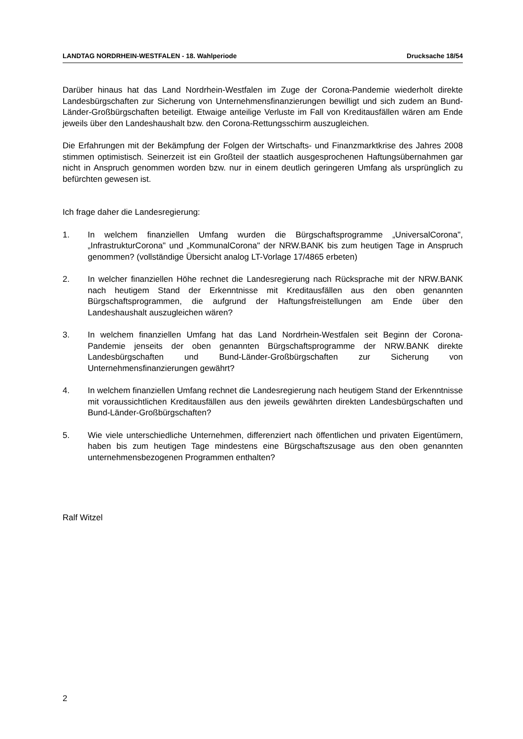LANDTAG NORDRHEIN-WESTFALEN - 18. Wahlperiode Drucksache 18/54
Darüber hinaus hat das Land Nordrhein-Westfalen im Zuge der Corona-Pandemie wiederholt direkte Landesbürgschaften zur Sicherung von Unternehmensfinanzierungen bewilligt und sich zudem an Bund-Länder-Großbürgschaften beteiligt. Etwaige anteilige Verluste im Fall von Kreditausfällen wären am Ende jeweils über den Landeshaushalt bzw. den Corona-Rettungsschirm auszugleichen.
Die Erfahrungen mit der Bekämpfung der Folgen der Wirtschafts- und Finanzmarktkrise des Jahres 2008 stimmen optimistisch. Seinerzeit ist ein Großteil der staatlich ausgesprochenen Haftungsübernahmen gar nicht in Anspruch genommen worden bzw. nur in einem deutlich geringeren Umfang als ursprünglich zu befürchten gewesen ist.
Ich frage daher die Landesregierung:
1. In welchem finanziellen Umfang wurden die Bürgschaftsprogramme „UniversalCorona", „InfrastrukturCorona" und „KommunalCorona" der NRW.BANK bis zum heutigen Tage in Anspruch genommen? (vollständige Übersicht analog LT-Vorlage 17/4865 erbeten)
2. In welcher finanziellen Höhe rechnet die Landesregierung nach Rücksprache mit der NRW.BANK nach heutigem Stand der Erkenntnisse mit Kreditausfällen aus den oben genannten Bürgschaftsprogrammen, die aufgrund der Haftungsfreistellungen am Ende über den Landeshaushalt auszugleichen wären?
3. In welchem finanziellen Umfang hat das Land Nordrhein-Westfalen seit Beginn der Corona-Pandemie jenseits der oben genannten Bürgschaftsprogramme der NRW.BANK direkte Landesbürgschaften und Bund-Länder-Großbürgschaften zur Sicherung von Unternehmensfinanzierungen gewährt?
4. In welchem finanziellen Umfang rechnet die Landesregierung nach heutigem Stand der Erkenntnisse mit voraussichtlichen Kreditausfällen aus den jeweils gewährten direkten Landesbürgschaften und Bund-Länder-Großbürgschaften?
5. Wie viele unterschiedliche Unternehmen, differenziert nach öffentlichen und privaten Eigentümern, haben bis zum heutigen Tage mindestens eine Bürgschaftszusage aus den oben genannten unternehmensbezogenen Programmen enthalten?
Ralf Witzel
2